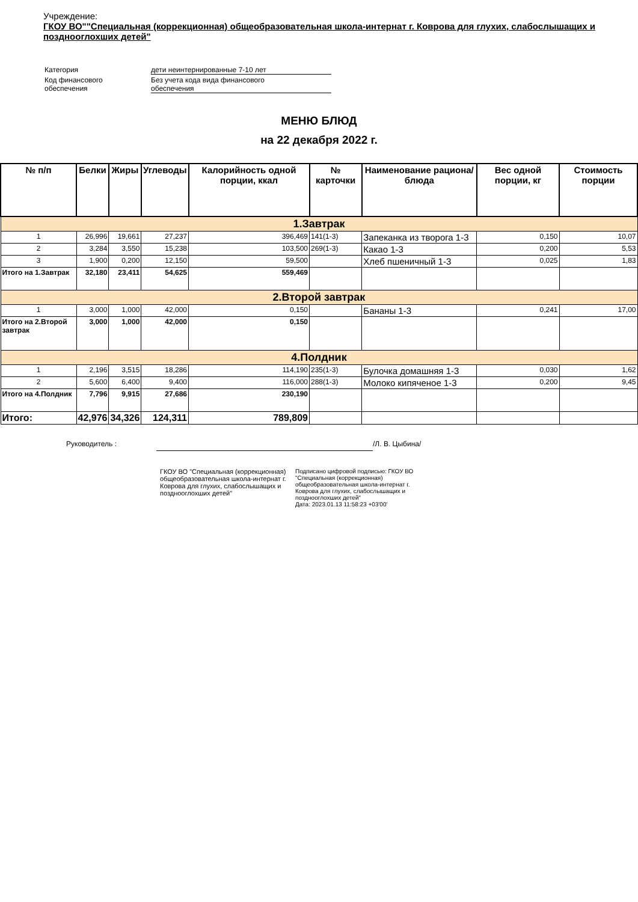Учреждение:
ГКОУ ВО""Специальная (коррекционная) общеобразовательная школа-интернат г. Коврова для глухих, слабослышащих и позднооглохших детей"
| Категория | дети неинтернированные 7-10 лет |
| Код финансового обеспечения | Без учета кода вида финансового обеспечения |
МЕНЮ БЛЮД
на 22 декабря 2022 г.
| № п/п | Белки | Жиры | Углеводы | Калорийность одной порции, ккал | № карточки | Наименование рациона/ блюда | Вес одной порции, кг | Стоимость порции |
| --- | --- | --- | --- | --- | --- | --- | --- | --- |
| 1.Завтрак | | | | | | | | |
| 1 | 26,996 | 19,661 | 27,237 | 396,469 | 141(1-3) | Запеканка из творога 1-3 | 0,150 | 10,07 |
| 2 | 3,284 | 3,550 | 15,238 | 103,500 | 269(1-3) | Какао 1-3 | 0,200 | 5,53 |
| 3 | 1,900 | 0,200 | 12,150 | 59,500 | | Хлеб пшеничный 1-3 | 0,025 | 1,83 |
| Итого на 1.Завтрак | 32,180 | 23,411 | 54,625 | 559,469 | | | | |
| 2.Второй завтрак | | | | | | | | |
| 1 | 3,000 | 1,000 | 42,000 | 0,150 | | Бананы 1-3 | 0,241 | 17,00 |
| Итого на 2.Второй завтрак | 3,000 | 1,000 | 42,000 | 0,150 | | | | |
| 4.Полдник | | | | | | | | |
| 1 | 2,196 | 3,515 | 18,286 | 114,190 | 235(1-3) | Булочка домашняя 1-3 | 0,030 | 1,62 |
| 2 | 5,600 | 6,400 | 9,400 | 116,000 | 288(1-3) | Молоко кипяченое 1-3 | 0,200 | 9,45 |
| Итого на 4.Полдник | 7,796 | 9,915 | 27,686 | 230,190 | | | | |
| Итого: | 42,976 | 34,326 | 124,311 | 789,809 | | | | |
Руководитель : /Л. В. Цыбина/
ГКОУ ВО "Специальная (коррекционная) общеобразовательная школа-интернат г. Коврова для глухих, слабослышащих и позднооглохших детей"
Подписано цифровой подписью: ГКОУ ВО "Специальная (коррекционная) общеобразовательная школа-интернат г. Коврова для глухих, слабослышащих и позднооглохших детей"
Дата: 2023.01.13 11:58:23 +03'00'